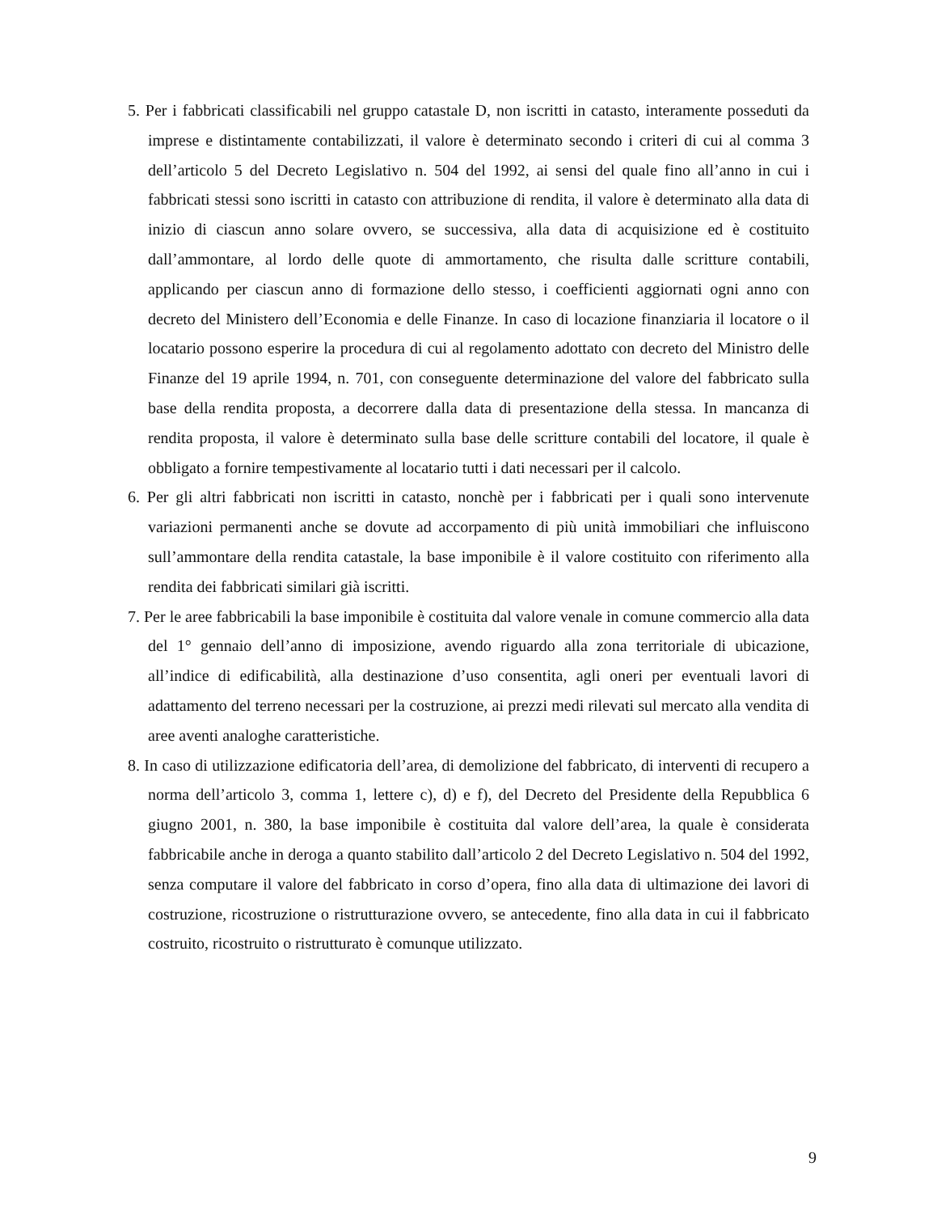5. Per i fabbricati classificabili nel gruppo catastale D, non iscritti in catasto, interamente posseduti da imprese e distintamente contabilizzati, il valore è determinato secondo i criteri di cui al comma 3 dell’articolo 5 del Decreto Legislativo n. 504 del 1992, ai sensi del quale fino all’anno in cui i fabbricati stessi sono iscritti in catasto con attribuzione di rendita, il valore è determinato alla data di inizio di ciascun anno solare ovvero, se successiva, alla data di acquisizione ed è costituito dall’ammontare, al lordo delle quote di ammortamento, che risulta dalle scritture contabili, applicando per ciascun anno di formazione dello stesso, i coefficienti aggiornati ogni anno con decreto del Ministero dell’Economia e delle Finanze. In caso di locazione finanziaria il locatore o il locatario possono esperire la procedura di cui al regolamento adottato con decreto del Ministro delle Finanze del 19 aprile 1994, n. 701, con conseguente determinazione del valore del fabbricato sulla base della rendita proposta, a decorrere dalla data di presentazione della stessa. In mancanza di rendita proposta, il valore è determinato sulla base delle scritture contabili del locatore, il quale è obbligato a fornire tempestivamente al locatario tutti i dati necessari per il calcolo.
6. Per gli altri fabbricati non iscritti in catasto, nonchè per i fabbricati per i quali sono intervenute variazioni permanenti anche se dovute ad accorpamento di più unità immobiliari che influiscono sull’ammontare della rendita catastale, la base imponibile è il valore costituito con riferimento alla rendita dei fabbricati similari già iscritti.
7. Per le aree fabbricabili la base imponibile è costituita dal valore venale in comune commercio alla data del 1° gennaio dell’anno di imposizione, avendo riguardo alla zona territoriale di ubicazione, all’indice di edificabilità, alla destinazione d’uso consentita, agli oneri per eventuali lavori di adattamento del terreno necessari per la costruzione, ai prezzi medi rilevati sul mercato alla vendita di aree aventi analoghe caratteristiche.
8. In caso di utilizzazione edificatoria dell’area, di demolizione del fabbricato, di interventi di recupero a norma dell’articolo 3, comma 1, lettere c), d) e f), del Decreto del Presidente della Repubblica 6 giugno 2001, n. 380, la base imponibile è costituita dal valore dell’area, la quale è considerata fabbricabile anche in deroga a quanto stabilito dall’articolo 2 del Decreto Legislativo n. 504 del 1992, senza computare il valore del fabbricato in corso d’opera, fino alla data di ultimazione dei lavori di costruzione, ricostruzione o ristrutturazione ovvero, se antecedente, fino alla data in cui il fabbricato costruito, ricostruito o ristrutturato è comunque utilizzato.
9